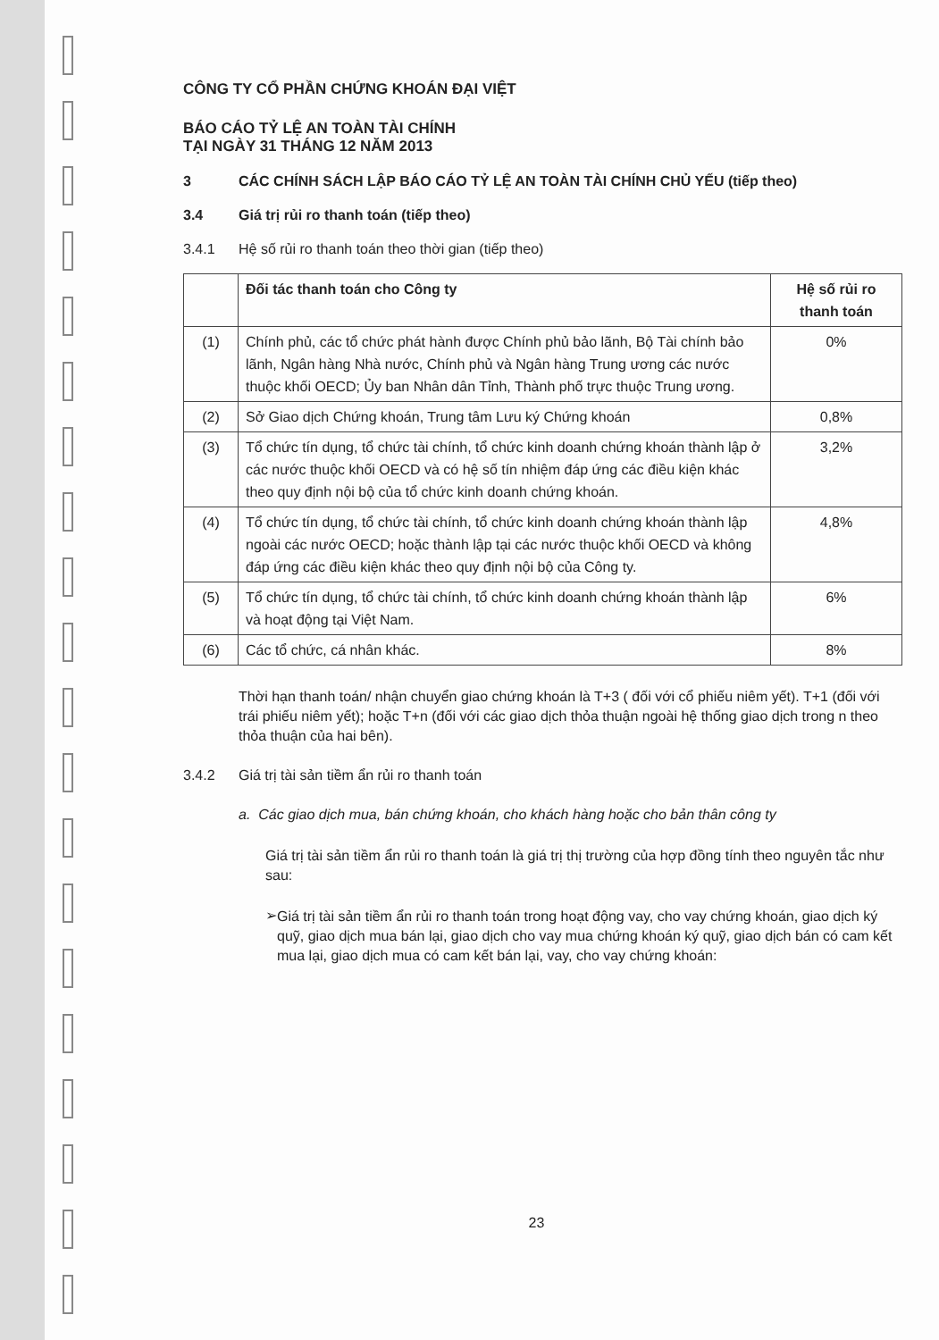CÔNG TY CỔ PHẦN CHỨNG KHOÁN ĐẠI VIỆT
BÁO CÁO TỶ LỆ AN TOÀN TÀI CHÍNH
TẠI NGÀY 31 THÁNG 12 NĂM 2013
3 CÁC CHÍNH SÁCH LẬP BÁO CÁO TỶ LỆ AN TOÀN TÀI CHÍNH CHỦ YẾU (tiếp theo)
3.4 Giá trị rủi ro thanh toán (tiếp theo)
3.4.1 Hệ số rủi ro thanh toán theo thời gian (tiếp theo)
| | Đối tác thanh toán cho Công ty | Hệ số rủi ro thanh toán |
| --- | --- | --- |
| (1) | Chính phủ, các tổ chức phát hành được Chính phủ bảo lãnh, Bộ Tài chính bảo lãnh, Ngân hàng Nhà nước, Chính phủ và Ngân hàng Trung ương các nước thuộc khối OECD; Ủy ban Nhân dân Tỉnh, Thành phố trực thuộc Trung ương. | 0% |
| (2) | Sở Giao dịch Chứng khoán, Trung tâm Lưu ký Chứng khoán | 0,8% |
| (3) | Tổ chức tín dụng, tổ chức tài chính, tổ chức kinh doanh chứng khoán thành lập ở các nước thuộc khối OECD và có hệ số tín nhiệm đáp ứng các điều kiện khác theo quy định nội bộ của tổ chức kinh doanh chứng khoán. | 3,2% |
| (4) | Tổ chức tín dụng, tổ chức tài chính, tổ chức kinh doanh chứng khoán thành lập ngoài các nước OECD; hoặc thành lập tại các nước thuộc khối OECD và không đáp ứng các điều kiện khác theo quy định nội bộ của Công ty. | 4,8% |
| (5) | Tổ chức tín dụng, tổ chức tài chính, tổ chức kinh doanh chứng khoán thành lập và hoạt động tại Việt Nam. | 6% |
| (6) | Các tổ chức, cá nhân khác. | 8% |
Thời hạn thanh toán/ nhận chuyển giao chứng khoán là T+3 ( đối với cổ phiếu niêm yết). T+1 (đối với trái phiếu niêm yết); hoặc T+n (đối với các giao dịch thỏa thuận ngoài hệ thống giao dịch trong n theo thỏa thuận của hai bên).
3.4.2 Giá trị tài sản tiềm ẩn rủi ro thanh toán
a. Các giao dịch mua, bán chứng khoán, cho khách hàng hoặc cho bản thân công ty
Giá trị tài sản tiềm ẩn rủi ro thanh toán là giá trị thị trường của hợp đồng tính theo nguyên tắc như sau:
➢
Giá trị tài sản tiềm ẩn rủi ro thanh toán trong hoạt động vay, cho vay chứng khoán, giao dịch ký quỹ, giao dịch mua bán lại, giao dịch cho vay mua chứng khoán ký quỹ, giao dịch bán có cam kết mua lại, giao dịch mua có cam kết bán lại, vay, cho vay chứng khoán:
23